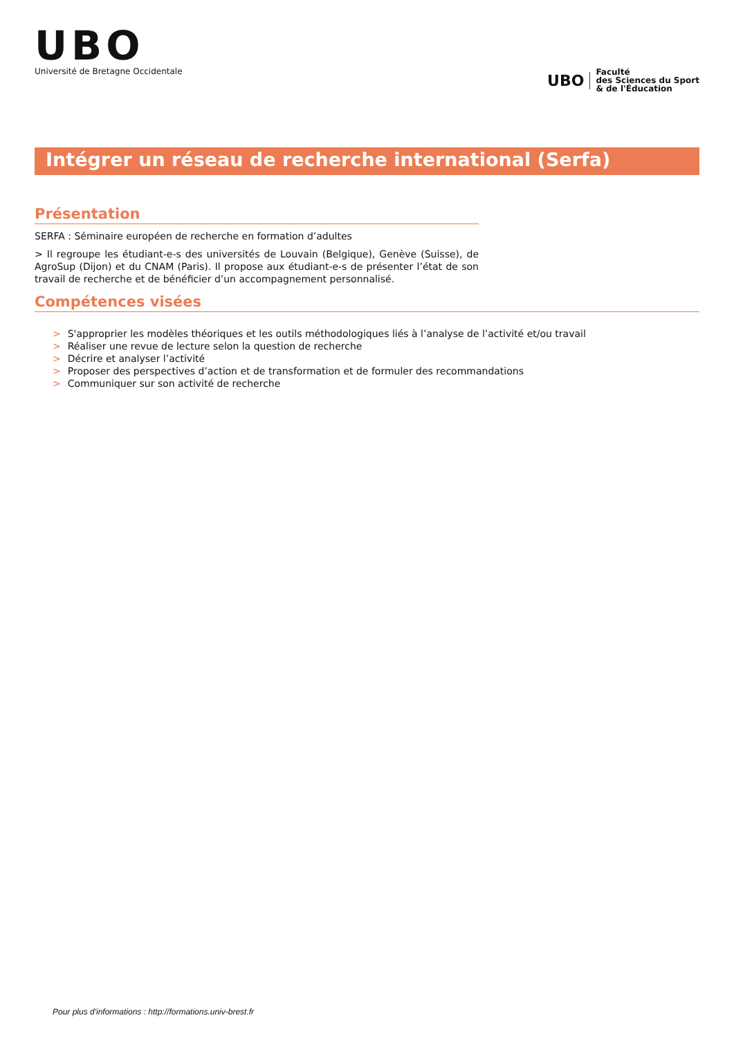UBO
Université de Bretagne Occidentale
UBO
Faculté
des Sciences du Sport
& de l'Éducation
Intégrer un réseau de recherche international (Serfa)
Présentation
SERFA : Séminaire européen de recherche en formation d’adultes
> Il regroupe les étudiant-e-s des universités de Louvain (Belgique), Genève (Suisse), de AgroSup (Dijon) et du CNAM (Paris). Il propose aux étudiant-e-s de présenter l’état de son travail de recherche et de bénéficier d’un accompagnement personnalisé.
Compétences visées
> S'approprier les modèles théoriques et les outils méthodologiques liés à l’analyse de l’activité et/ou travail
> Réaliser une revue de lecture selon la question de recherche
> Décrire et analyser l’activité
> Proposer des perspectives d’action et de transformation et de formuler des recommandations
> Communiquer sur son activité de recherche
Pour plus d'informations : http://formations.univ-brest.fr